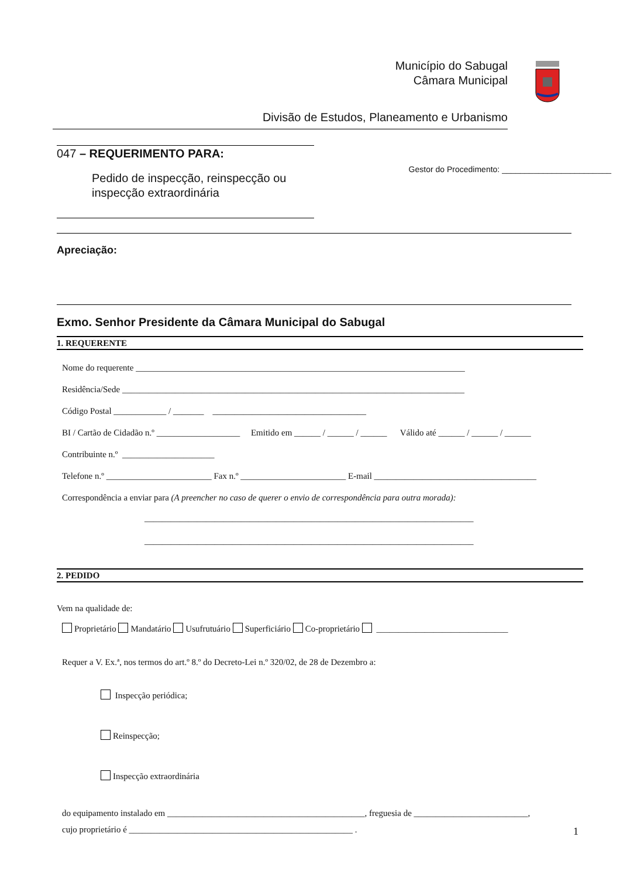Município do Sabugal
Câmara Municipal
Divisão de Estudos, Planeamento e Urbanismo
047 – REQUERIMENTO PARA:
Pedido de inspecção, reinspecção ou
inspecção extraordinária
Gestor do Procedimento: ________________________
Apreciação:
Exmo. Senhor Presidente da Câmara Municipal do Sabugal
1. REQUERENTE
Nome do requerente ___________________________________________________________________________
Residência/Sede ______________________________________________________________________________
Código Postal ____________ / _______ ___________________________________
BI / Cartão de Cidadão n.º ___________________ Emitido em ______ / ______ / ______ Válido até ______ / ______ / ______
Contribuinte n.º _____________________
Telefone n.º ________________________ Fax n.º ________________________ E-mail _____________________________________
Correspondência a enviar para (A preencher no caso de querer o envio de correspondência para outra morada):
___________________________________________________________________________
___________________________________________________________________________
2. PEDIDO
Vem na qualidade de:
Proprietário Mandatário Usufrutuário Superficiário Co-proprietário ______________________________
Requer a V. Ex.ª, nos termos do art.º 8.º do Decreto-Lei n.º 320/02, de 28 de Dezembro a:
Inspecção periódica;
Reinspecção;
Inspecção extraordinária
do equipamento instalado em _____________________________________________, freguesia de __________________________,
cujo proprietário é ___________________________________________________ .
1